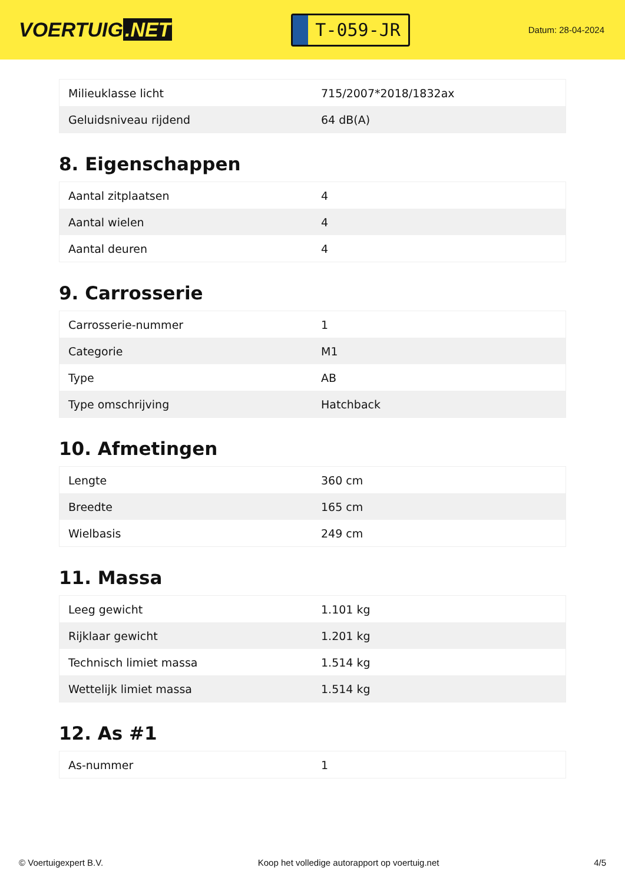VOERTUIG.NET
T-059-JR
Datum: 28-04-2024
| Milieuklasse licht | 715/2007*2018/1832ax |
| Geluidsniveau rijdend | 64 dB(A) |
8. Eigenschappen
| Aantal zitplaatsen | 4 |
| Aantal wielen | 4 |
| Aantal deuren | 4 |
9. Carrosserie
| Carrosserie-nummer | 1 |
| Categorie | M1 |
| Type | AB |
| Type omschrijving | Hatchback |
10. Afmetingen
| Lengte | 360 cm |
| Breedte | 165 cm |
| Wielbasis | 249 cm |
11. Massa
| Leeg gewicht | 1.101 kg |
| Rijklaar gewicht | 1.201 kg |
| Technisch limiet massa | 1.514 kg |
| Wettelijk limiet massa | 1.514 kg |
12. As #1
| As-nummer | 1 |
© Voertuigexpert B.V. Koop het volledige autorapport op voertuig.net 4/5